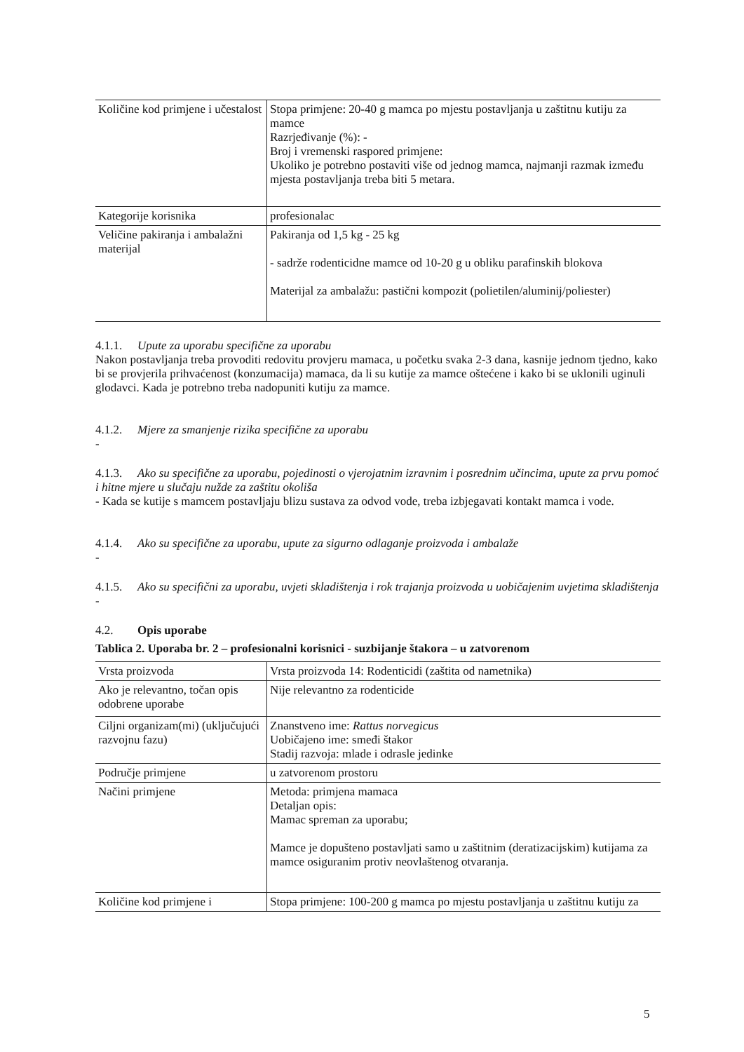| Količine kod primjene i učestalost | Stopa primjene: 20-40 g mamca po mjestu postavljanja u zaštitnu kutiju za mamce Razrjeđivanje (%): - Broj i vremenski raspored primjene: Ukoliko je potrebno postaviti više od jednog mamca, najmanji razmak između mjesta postavljanja treba biti 5 metara. |
| Kategorije korisnika | profesionalac |
| Veličine pakiranja i ambalažni materijal | Pakiranja od 1,5 kg - 25 kg - sadrže rodenticidne mamce od 10-20 g u obliku parafinskih blokova Materijal za ambalažu: pastični kompozit (polietilen/aluminij/poliester) |
4.1.1. Upute za uporabu specifične za uporabu
Nakon postavljanja treba provoditi redovitu provjeru mamaca, u početku svaka 2-3 dana, kasnije jednom tjedno, kako bi se provjerila prihvaćenost (konzumacija) mamaca, da li su kutije za mamce oštećene i kako bi se uklonili uginuli glodavci. Kada je potrebno treba nadopuniti kutiju za mamce.
4.1.2. Mjere za smanjenje rizika specifične za uporabu
-
4.1.3. Ako su specifične za uporabu, pojedinosti o vjerojatnim izravnim i posrednim učincima, upute za prvu pomoć i hitne mjere u slučaju nužde za zaštitu okoliša
- Kada se kutije s mamcem postavljaju blizu sustava za odvod vode, treba izbjegavati kontakt mamca i vode.
4.1.4. Ako su specifične za uporabu, upute za sigurno odlaganje proizvoda i ambalaže
-
4.1.5. Ako su specifični za uporabu, uvjeti skladištenja i rok trajanja proizvoda u uobičajenim uvjetima skladištenja
-
4.2. Opis uporabe
Tablica 2. Uporaba br. 2 – profesionalni korisnici - suzbijanje štakora – u zatvorenom
| Vrsta proizvoda | Vrsta proizvoda 14: Rodenticidi (zaštita od nametnika) |
| Ako je relevantno, točan opis odobrene uporabe | Nije relevantno za rodenticide |
| Ciljni organizam(mi) (uključujući razvojnu fazu) | Znanstveno ime: Rattus norvegicus Uobičajeno ime: smeđi štakor Stadij razvoja: mlade i odrasle jedinke |
| Područje primjene | u zatvorenom prostoru |
| Načini primjene | Metoda: primjena mamaca Detaljan opis: Mamac spreman za uporabu; Mamce je dopušteno postavljati samo u zaštitnim (deratizacijskim) kutijama za mamce osiguranim protiv neovlaštenog otvaranja. |
| Količine kod primjene i | Stopa primjene: 100-200 g mamca po mjestu postavljanja u zaštitnu kutiju za |
5